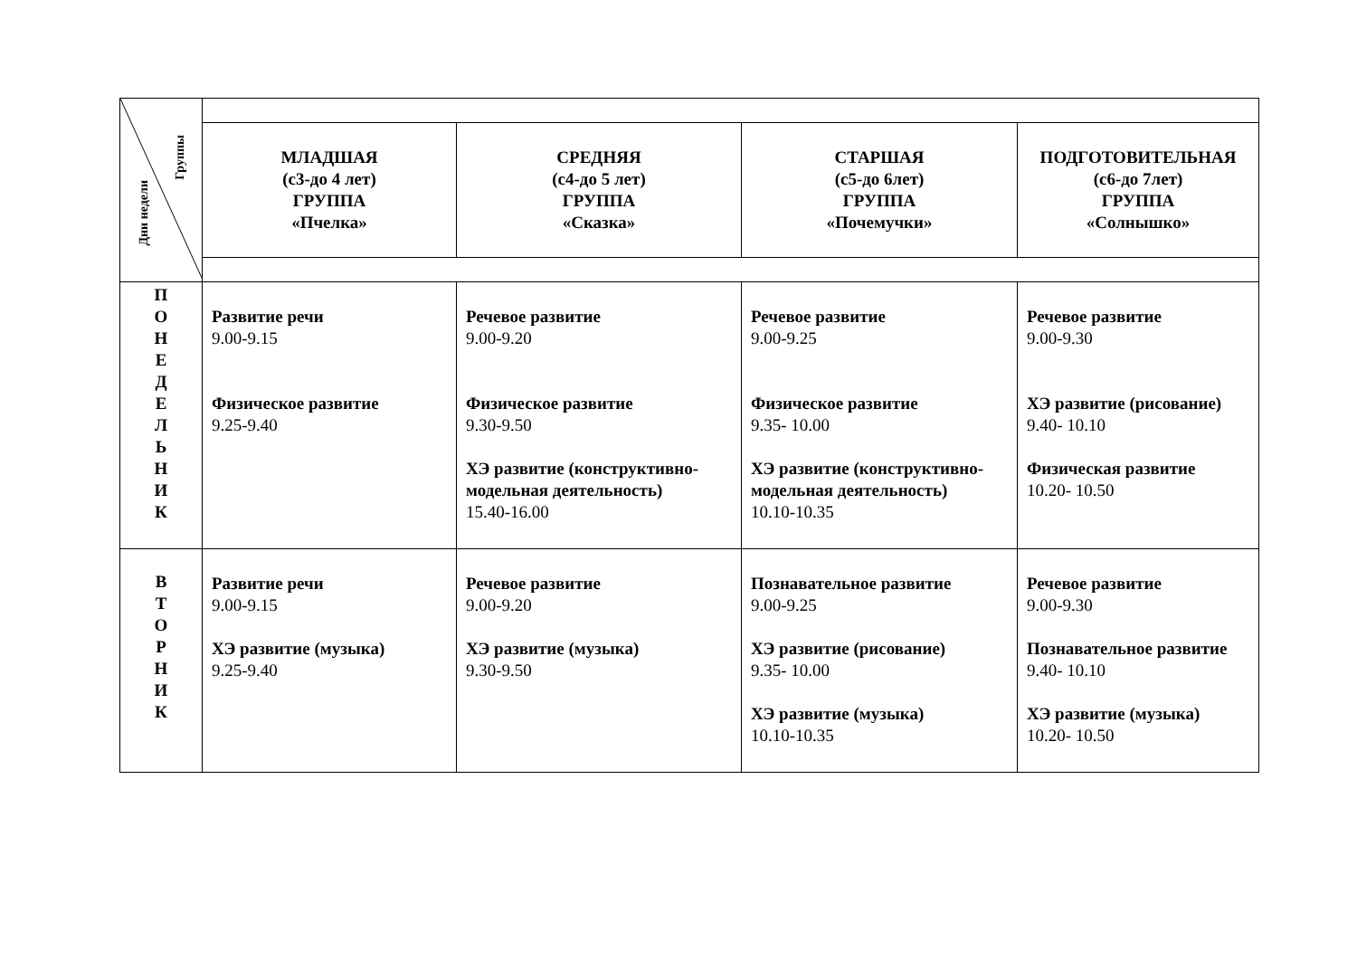| Группы Дни недели | | | | |
| | МЛАДШАЯ (с3-до 4 лет) ГРУППА «Пчелка» | СРЕДНЯЯ (с4-до 5 лет) ГРУППА «Сказка» | СТАРШАЯ (с5-до 6лет) ГРУППА «Почемучки» | ПОДГОТОВИТЕЛЬНАЯ (с6-до 7лет) ГРУППА «Солнышко» |
| П О Н Е Д Е Л Ь Н И К | Развитие речи 9.00-9.15 Физическое развитие 9.25-9.40 | Речевое развитие 9.00-9.20 Физическое развитие 9.30-9.50 ХЭ развитие (конструктивно-модельная деятельность) 15.40-16.00 | Речевое развитие 9.00-9.25 Физическое развитие 9.35- 10.00 ХЭ развитие (конструктивно-модельная деятельность) 10.10-10.35 | Речевое развитие 9.00-9.30 ХЭ развитие (рисование) 9.40- 10.10 Физическая развитие 10.20- 10.50 |
| В Т О Р Н И К | Развитие речи 9.00-9.15 ХЭ развитие (музыка) 9.25-9.40 | Речевое развитие 9.00-9.20 ХЭ развитие (музыка) 9.30-9.50 | Познавательное развитие 9.00-9.25 ХЭ развитие (рисование) 9.35- 10.00 ХЭ развитие (музыка) 10.10-10.35 | Речевое развитие 9.00-9.30 Познавательное развитие 9.40- 10.10 ХЭ развитие (музыка) 10.20- 10.50 |